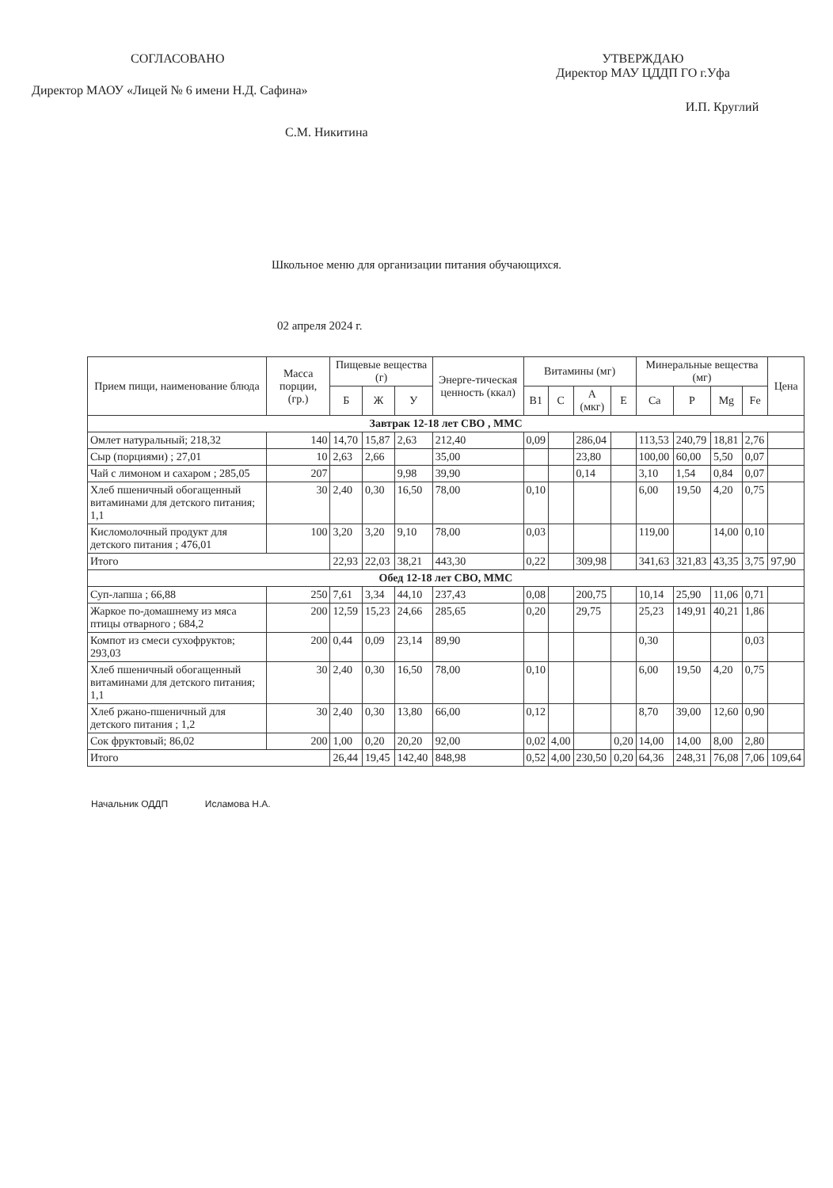СОГЛАСОВАНО
Директор МАОУ «Лицей № 6 имени Н.Д. Сафина»
С.М. Никитина
УТВЕРЖДАЮ
Директор МАУ ЦДДП ГО г.Уфа
И.П. Круглий
Школьное меню для организации питания обучающихся.
02 апреля 2024 г.
| Прием пищи, наименование блюда | Масса порции, (гр.) | Пищевые вещества (г) | | | Энерге-тическая ценность (ккал) | Витамины (мг) | | | | Минеральные вещества (мг) | | | | Цена |
| --- | --- | --- | --- | --- | --- | --- | --- | --- | --- | --- | --- | --- | --- | --- |
| | | Б | Ж | У | | B1 | C | А (мкг) | Е | Ca | P | Mg | Fe | |
| Завтрак 12-18 лет СВО , ММС | | | | | | | | | | | | | | |
| Омлет натуральный; 218,32 | 140 | 14,70 | 15,87 | 2,63 | 212,40 | 0,09 | | 286,04 | | 113,53 | 240,79 | 18,81 | 2,76 | |
| Сыр (порциями) ; 27,01 | 10 | 2,63 | 2,66 | | 35,00 | | | 23,80 | | 100,00 | 60,00 | 5,50 | 0,07 | |
| Чай с лимоном и сахаром ; 285,05 | 207 | | | 9,98 | 39,90 | | | 0,14 | | 3,10 | 1,54 | 0,84 | 0,07 | |
| Хлеб пшеничный обогащенный витаминами для детского питания; 1,1 | 30 | 2,40 | 0,30 | 16,50 | 78,00 | 0,10 | | | | 6,00 | 19,50 | 4,20 | 0,75 | |
| Кисломолочный продукт для детского питания ; 476,01 | 100 | 3,20 | 3,20 | 9,10 | 78,00 | 0,03 | | | | 119,00 | | 14,00 | 0,10 | |
| Итого | | 22,93 | 22,03 | 38,21 | 443,30 | 0,22 | | 309,98 | | 341,63 | 321,83 | 43,35 | 3,75 | 97,90 |
| Обед 12-18 лет СВО, ММС | | | | | | | | | | | | | | |
| Суп-лапша ; 66,88 | 250 | 7,61 | 3,34 | 44,10 | 237,43 | 0,08 | | 200,75 | | 10,14 | 25,90 | 11,06 | 0,71 | |
| Жаркое по-домашнему из мяса птицы отварного ; 684,2 | 200 | 12,59 | 15,23 | 24,66 | 285,65 | 0,20 | | 29,75 | | 25,23 | 149,91 | 40,21 | 1,86 | |
| Компот из смеси сухофруктов; 293,03 | 200 | 0,44 | 0,09 | 23,14 | 89,90 | | | | | 0,30 | | | 0,03 | |
| Хлеб пшеничный обогащенный витаминами для детского питания; 1,1 | 30 | 2,40 | 0,30 | 16,50 | 78,00 | 0,10 | | | | 6,00 | 19,50 | 4,20 | 0,75 | |
| Хлеб ржано-пшеничный для детского питания ; 1,2 | 30 | 2,40 | 0,30 | 13,80 | 66,00 | 0,12 | | | | 8,70 | 39,00 | 12,60 | 0,90 | |
| Сок фруктовый; 86,02 | 200 | 1,00 | 0,20 | 20,20 | 92,00 | 0,02 | 4,00 | | 0,20 | 14,00 | 14,00 | 8,00 | 2,80 | |
| Итого | | 26,44 | 19,45 | 142,40 | 848,98 | 0,52 | 4,00 | 230,50 | 0,20 | 64,36 | 248,31 | 76,08 | 7,06 | 109,64 |
Начальник ОДДП Исламова Н.А.